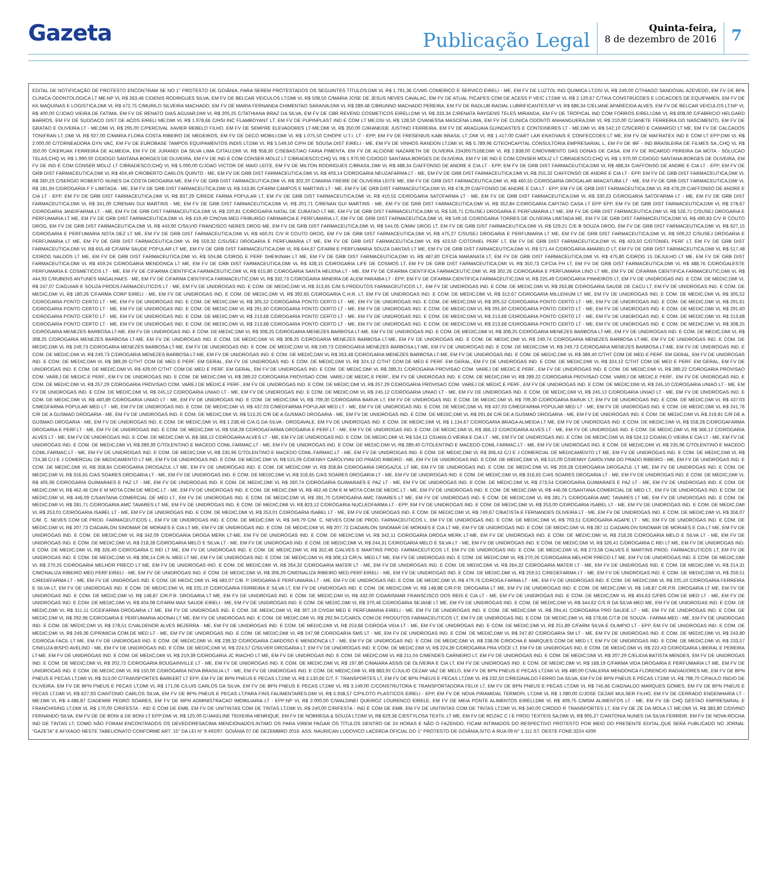Gazeta
Publicação Legal
Quinta-feira,
8 de dezembro de 2016
7
EDITAL DE NOTIFICAÇÃO DE PROTESTO ENCONTRAM SE NO 1° PROTESTO DE GOIÂNIA, PARA SEREM PROTESTADOS OS SEGUINTES TÍTULOS:DMI VL R$ 1.791,36 C/VM5 COMERICO E SERVICO EIRELI - ME, EM FV DE LUZTOL IND QUIMICA LT;DSI VL R$ 249,00 C/THIAGO SANDOVAL AZEVEDO, EM FV DE BPA CLINICA ODONTOLOGICA LT ME;NP VL R$ 263,46 C/DENIS RODRIGUES SILVA, EM FV DE BELCAR VEICULOS LT;DMI VL R$ 508,50 C/MARIA JOSE DE JESUS NEVES CAVALAC, EM FV DE ATUAL PICAPES COM DE ACESS P VEIC LT;DMI VL R$ 2.120,67 C/TIKA CONSTRUCOES E LOCACOES DE EQUIPAMEN, EM FV DE KK MAQUINAS E LOGISTICA;DMI VL R$ 472,75 C/MURILO SILVEIRA MACHADO, EM FV DE MARIA FERNANDA CHIMENTAO SARAIVA;DMI VL R$ 289,48 C/BRUNNO MACHADO PEREIRA, EM FV DE RADLUB RADIAL LUBRIFICANTES;NP VL R$ 686,34 C/ELIANE APARECIDA ALVES, EM FV DE BELCAR VEICULOS LT;NP VL R$ 400,00 C/JOAO VIEIRA DE FATIMA, EM FV DE RENATO DIAS AGUIAR;DMI VL R$ 205,25 C/TATHIANA BRAZ DA SILVA, EM FV DE CBR REVEND COSMETICOS EIRELI;DMI VL R$ 333,34 C/RENATA RAYGENS TELES MIRANDA, EM FV DE TROPICAL IND COM FORROS EIRELI;DMI VL R$ 608,00 C/FABRICIO HELGARD BARROS, EM FV DE SUDOACO DIST DE ACOS EIRELI ME;DMI VL R$ 1.978,66 C/HSI INC FLAMBOYANT LT, EM FV DE PUPINPLAST IND E COM LT ME;DSI VL R$ 128,50 C/VANESSA MASCENA LIMA, EM FV DE CLINICA ODONTO ANHANGUERA;DMI VL R$ 210,00 C/JANETE FERREIRA DO NASCIMENTO, EM FV DE GRATAO E OLIVEIRA LT - ME;DMI VL R$ 295,00 C/PERCIVAL XAVIER REBELO FILHO, EM FV DE SEMPRE ELEVADORES LT-ME;DMI VL R$ 350,00 C/IRANEIDE JUSTINO FERREIRA, EM FV DE ARAGUAIA GUINDASTES E CONTEINERES LT - ME;DMI VL R$ 542,10 C/SICERO E CAMARGO LT ME, EM FV DE CALCADOS TONIFRAN LT.;DMI VL R$ 927,00 C/MARIA FLORA COSTA RIBEIRO DE MEDEIROS, EM FV DE DECO MOBILI;DMI VL R$ 1.075,50 C/HOPE U.T.I. LT - EPP, EM FV DE FRESENIUS KABI BRASIL LT.;DMI VL R$ 1.417,00 C/ART LAR ENXOVAIS E CONFECCOES LT ME, EM FV DE MAFRATEX IND E COM LT EPP;DMI VL R$ 2.000,00 C/TORNEADORA GYN VAC, EM FV DE EUROBASE TAMPOS EQUIPAMENTOS INDIS LT;DMI VL R$ 5.549,50 C/PH DE SOUSA DIST EIRELI - ME, EM FV DE VINHOS RANDON LT;DMI VL R$ 5.789,96 C/TECHCAPITAL CONSULTORIA EMPRESARIAL L, EM FV DE IBF - IND BRASILEIRA DE FILMES SA.;CHQ VL R$ 350,00 C/KERUAK FERREIRA DE ALMEIDA, EM FV DE JURANDI DA SILVA LIMA C/ITAU;DMI VL R$ 958,30 C/SEBASTIAO FARIA PIMENTA, EM FV DE ALCIONE NAZARETH DE OLIVEIRA 23430575168;DMI VL R$ 2.838,00 C/MOVIMENTO DAS DONAS DE CASA, EM FV DE RICARDO PEREIRA DA MOTA - SOLUCAO TELAS;CHQ VL R$ 1.990,00 C/DIOGO SANTANA BORGES DE OLIVEIRA, EM FV DE IND E COM CONSER MOLIZ LT C/BRADESCO;CHQ VL R$ 1.970,00 C/DIOGO SANTANA BORGES DE OLIVEIRA, EM FV DE IND E COM CONSER MOLIZ LT C/BRADESCO;CHQ VL R$ 1.970,00 C/DIOGO SANTANA BORGES DE OLIVEIRA, EM FV DE IND E COM CONSER MOLIZ LT C/BRADESCO;CHQ VL R$ 5.000,00 C/JOAO VICTOR DE MAIO LEITE, EM FV DE MILTON RODRIGUES C/BRASIL;DMI VL R$ 488,34 C/AFFONSO DE ANDRE E CIA LT - EPP, EM FV DE GRB DIST FARMACEUTICA;DMI VL R$ 488,34 C/AFFONSO DE ANDRE E CIA LT - EPP, EM FV DE GRB DIST FARMACEUTICA;DMI VL R$ 404,49 C/ROBERTO CARLOS QUINTO - ME, EM FV DE GRB DIST FARMACEUTICA;DMI VL R$ 403,14 C/DROGARIA NEUZAFARMA LT - ME, EM FV DE GRB DIST FARMACEUTICA;DMI VL R$ 255,32 C/AFFONSO DE ANDRE E CIA LT - EPP, EM FV DE GRB DIST FARMACEUTICA;DMI VL R$ 260,23 C/SERGIO ROBERTO NUNES DA COSTA DROGARIA ME, EM FV DE GRB DIST FARMACEUTICA;DMI VL R$ 302,20 C/MARIA FREIRE DE OLIVEIRA LEITE ME, EM FV DE GRB DIST FARMACEUTICA;DMI VL R$ 460,55 C/DROGARIA DROGALAR ARACATUBA LT - ME, EM FV DE GRB DIST FARMACEUTICA;DMI VL R$ 181,94 C/DROGARIA F F LIMITADA - ME, EM FV DE GRB DIST FARMACEUTICA;DMI VL R$ 243,85 C/FARM CAMPOS E MARTINS LT - ME, EM FV DE GRB DIST FARMACEUTICA;DMI VL R$ 478,29 C/AFFONSO DE ANDRE E CIA LT - EPP, EM FV DE GRB DIST FARMACEUTICA;DMI VL R$ 478,29 C/AFFONSO DE ANDRE E CIA LT - EPP, EM FV DE GRB DIST FARMACEUTICA;DMI VL R$ 837,29 C/REDE FARMA POPULAR LT, EM FV DE GRB DIST FARMACEUTICA;DMI VL R$ 410,55 C/DROGARIA SATOFARMA LT - ME, EM FV DE GRB DIST FARMACEUTICA;DMI VL R$ 330,23 C/DROGARIA SATOFARMA LT - ME, EM FV DE GRB DIST FARMACEUTICA;DMI VL R$ 341,00 C/RENAN GUI MARTINS - ME, EM FV DE GRB DIST FARMACEUTICA;DMI VL R$ 201,71 C/RENAN GUI MARTINS - ME, EM FV DE GRB DIST FARMACEUTICA;DMI VL R$ 352,84 C/DROGARIA CAPITAO CASA LT EPP EPP, EM FV DE GRB DIST FARMACEUTICA;DMI VL R$ 278,67 C/DROGARIA JANDIFARMA LT. - ME, EM FV DE GRB DIST FARMACEUTICA;DMI VL R$ 220,81 C/DROGARIA NATAL DE CUBATAO LT ME, EM FV DE GRB DIST FARMACEUTICA;DMI VL R$ 526,71 C/SUSEJ DROGARIA E PERFUMARIA LT ME, EM FV DE GRB DIST FARMACEUTICA;DMI VL R$ 526,71 C/SUSEJ DROGARIA E PERFUMARIA LT ME, EM FV DE GRB DIST FARMACEUTICA;DMI VL R$ 419,49 C/NOVA MED FRIBURGO FARMARCIA E PERFUMARIA LT, EM FV DE GRB DIST FARMACEUTICA;DMI VL R$ 549,16 C/DROGARIA TORRES DE OLIVEIRA LIMITADA ME, EM FV DE GRB DIST FARMACEUTICA;DMI VL R$ 490,83 C/V R COUTO DROG, EM FV DE GRB DIST FARMACEUTICA;DMI VL R$ 443,90 C/SILVIO FRANCISCO NERES DROG ME, EM FV DE GRB DIST FARMACEUTICA;DMI VL R$ 544,05 C/MAV DROG LT, EM FV DE GRB DIST FARMACEUTICA;DMI VL R$ 529,21 C/E B SOUZA DROG, EM FV DE GRB DIST FARMACEUTICA;DMI VL R$ 627,15 C/DROGARIA E PERFUMARIA NOTA DEZ LT ME, EM FV DE GRB DIST FARMACEUTICA;DMI VL R$ 460,01 C/V R COUTO DROG, EM FV DE GRB DIST FARMACEUTICA;DMI VL R$ 475,27 C/SUSEJ DROGARIA E PERFUMARIA LT ME, EM FV DE GRB DIST FARMACEUTICA;DMI VL R$ 509,22 C/SUSEJ DROGARIA E PERFUMARIA LT ME, EM FV DE GRB DIST FARMACEUTICA;DMI VL R$ 559,32 C/SUSEJ DROGARIA E PERFUMARIA LT ME, EM FV DE GRB DIST FARMACEUTICA;DMI VL R$ 423,50 C/OTONIEL PERF LT, EM FV DE GRB DIST FARMACEUTICA;DMI VL R$ 423,50 C/OTONIEL PERF LT, EM FV DE GRB DIST FARMACEUTICA;DMI VL R$ 655,48 C/FARM SAUDE POPULAR LT ME, EM FV DE GRB DIST FARMACEUTICA;DMI VL R$ 644,67 C/FARM E PERFUMARIA SOUZA DANTAS LT ME, EM FV DE GRB DIST FARMACEUTICA;DMI VL R$ 571,44 C/DROGARIA AMARELO LT, EM FV DE GRB DIST FARMACEUTICA;DMI VL R$ 517,48 C/DROG NALDOS LT ME, EM FV DE GRB DIST FARMACEUTICA;DMI VL R$ 504,86 C/DROG E PERF SHEIKINAH LT ME, EM FV DE GRB DIST FARMACEUTICA;DMI VL R$ 487,60 C/FCIA MARANATA LT, EM FV DE GRB DIST FARMACEUTICA;DMI VL R$ 475,80 C/DROG 15 DEJULHO LT ME, EM FV DE GRB DIST FARMACEUTICA;DMI VL R$ 459,24 C/DROGARIA MENDONCA LT ME, EM FV DE GRB DIST FARMACEUTICA;DMI VL R$ 428,15 C/DROGARIA LIFE DE COSMOS LT, EM FV DE GRB DIST FARMACEUTICA;DMI VL R$ 350,73 C/FCIA PH LT, EM FV DE GRB DIST FARMACEUTICA;DMI VL R$ 488,76 C/DROGALESTE PERFUMARIA E COSMETICOS LT - ME, EM FV DE CIFARMA CIENTIFICA FARMACEUTIC;DMI VL R$ 615,80 C/DROGARIA SANTA HELENA LT - ME, EM FV DE CIFARMA CIENTIFICA FARMACEUTIC;DMI VL R$ 302,26 C/DROGARIA E PERFUMARIA LINO LT ME, EM FV DE CIFARMA CIENTIFICA FARMACEUTIC;DMI VL R$ 444,93 C/RUBENS ANTUNES MAGALHAES - ME, EM FV DE CIFARMA CIENTIFICA FARMACEUTIC;DMI VL R$ 332,73 C/DROGARIA MINEIRA DE ALEM PARAIBA LT - EPP, EM FV DE CIFARMA CIENTIFICA FARMACEUTIC;DMI VL R$ 225,49 C/DROGARIA PINHEIROS LT, EM FV DE UNIDROGAS IND. E COM. DE MEDIC;DMI VL R$ 247,07 C/AGUIAR E SOUZA PRODS.FARMACEUTICOS LT - ME, EM FV DE UNIDROGAS IND. E COM. DE MEDIC;DMI VL R$ 313,65 C/M.S.PRODUTOS FARMACEUTICOS LT., EM FV DE UNIDROGAS IND. E COM. DE MEDIC;DMI VL R$ 263,86 C/DROGARIA SAUDE DE CACU LT, EM FV DE UNIDROGAS IND. E COM. DE MEDIC;DMI VL R$ 180,26 C/FARMA CORP EIRELI - ME, EM FV DE UNIDROGAS IND. E COM. DE MEDIC;DMI VL R$ 392,65 C/DROGARIA C.H.R. LT, EM FV DE UNIDROGAS IND. E COM. DE MEDIC;DMI VL R$ 312,67 C/DROGARIA MILLENIUM LT ME, EM FV DE UNIDROGAS IND. E COM. DE MEDIC;DMI VL R$ 305,52 C/DROGARIA PONTO CERTO LT - ME, EM FV DE UNIDROGAS IND. E COM. DE MEDIC;DMI VL R$ 305,52 C/DROGARIA PONTO CERTO LT - ME, EM FV DE UNIDROGAS IND. E COM. DE MEDIC;DMI VL R$ 305,52 C/DROGARIA PONTO CERTO LT - ME, EM FV DE UNIDROGAS IND. E COM. DE MEDIC;DMI VL R$ 291,61 C/DROGARIA PONTO CERTO LT - ME, EM FV DE UNIDROGAS IND. E COM. DE MEDIC;DMI VL R$ 291,60 C/DROGARIA PONTO CERTO LT - ME, EM FV DE UNIDROGAS IND. E COM. DE MEDIC;DMI VL R$ 291,60 C/DROGARIA PONTO CERTO LT - ME, EM FV DE UNIDROGAS IND. E COM. DE MEDIC;DMI VL R$ 291,60 C/DROGARIA PONTO CERTO LT - ME, EM FV DE UNIDROGAS IND. E COM. DE MEDIC;DMI VL R$ 213,68 C/DROGARIA PONTO CERTO LT - ME, EM FV DE UNIDROGAS IND. E COM. DE MEDIC;DMI VL R$ 213,68 C/DROGARIA PONTO CERTO LT - ME, EM FV DE UNIDROGAS IND. E COM. DE MEDIC;DMI VL R$ 213,68 C/DROGARIA PONTO CERTO LT - ME, EM FV DE UNIDROGAS IND. E COM. DE MEDIC;DMI VL R$ 213,68 C/DROGARIA PONTO CERTO LT - ME, EM FV DE UNIDROGAS IND. E COM. DE MEDIC;DMI VL R$ 213,68 C/DROGARIA PONTO CERTO LT - ME, EM FV DE UNIDROGAS IND. E COM. DE MEDIC;DMI VL R$ 308,25 C/DROGARIA MENEZES BARBOSA LT-ME, EM FV DE UNIDROGAS IND. E COM. DE MEDIC;DMI VL R$ 308,25 C/DROGARIA MENEZES BARBOSA LT-ME, EM FV DE UNIDROGAS IND. E COM. DE MEDIC;DMI VL R$ 308,25 C/DROGARIA MENEZES BARBOSA LT-ME, EM FV DE UNIDROGAS IND. E COM. DE MEDIC;DMI VL R$ 308,25 C/DROGARIA MENEZES BARBOSA LT-ME, EM FV DE UNIDROGAS IND. E COM. DE MEDIC;DMI VL R$ 308,25 C/DROGARIA MENEZES BARBOSA LT-ME, EM FV DE UNIDROGAS IND. E COM. DE MEDIC;DMI VL R$ 249,74 C/DROGARIA MENEZES BARBOSA LT-ME, EM FV DE UNIDROGAS IND. E COM. DE MEDIC;DMI VL R$ 249,73 C/DROGARIA MENEZES BARBOSA LT-ME, EM FV DE UNIDROGAS IND. E COM. DE MEDIC;DMI VL R$ 249,73 C/DROGARIA MENEZES BARBOSA LT-ME, EM FV DE UNIDROGAS IND. E COM. DE MEDIC;DMI VL R$ 249,73 C/DROGARIA MENEZES BARBOSA LT-ME, EM FV DE UNIDROGAS IND. E COM. DE MEDIC;DMI VL R$ 249,73 C/DROGARIA MENEZES BARBOSA LT-ME, EM FV DE UNIDROGAS IND. E COM. DE MEDIC;DMI VL R$ 263,48 C/DROGARIA MENEZES BARBOSA LT-ME, EM FV DE UNIDROGAS IND. E COM. DE MEDIC;DMI VL R$ 389,40 C/THT COM DE MED E PERF. EM GERAL, EM FV DE UNIDROGAS IND. E COM. DE MEDIC;DMI VL R$ 389,39 C/THT COM DE MED E PERF. EM GERAL, EM FV DE UNIDROGAS IND. E COM. DE MEDIC;DMI VL R$ 324,12 C/THT COM DE MED E PERF. EM GERAL, EM FV DE UNIDROGAS IND. E COM. DE MEDIC;DMI VL R$ 324,12 C/THT COM DE MED E PERF. EM GERAL, EM FV DE UNIDROGAS IND. E COM. DE MEDIC;DMI VL R$ 429,00 C/THT COM DE MED E PERF. EM GERAL, EM FV DE UNIDROGAS IND. E COM. DE MEDIC;DMI VL R$ 289,21 C/DROGARIA PROVISAO COM. VAREJ DE MEDIC.E PERF., EM FV DE UNIDROGAS IND. E COM. DE MEDIC;DMI VL R$ 289,22 C/DROGARIA PROVISAO COM. VAREJ DE MEDIC.E PERF., EM FV DE UNIDROGAS IND. E COM. DE MEDIC;DMI VL R$ 289,22 C/DROGARIA PROVISAO COM. VAREJ DE MEDIC.E PERF., EM FV DE UNIDROGAS IND. E COM. DE MEDIC;DMI VL R$ 289,22 C/DROGARIA PROVISAO COM. VAREJ DE MEDIC.E PERF., EM FV DE UNIDROGAS IND. E COM. DE MEDIC;DMI VL R$ 257,29 C/DROGARIA PROVISAO COM. VAREJ DE MEDIC.E PERF., EM FV DE UNIDROGAS IND. E COM. DE MEDIC;DMI VL R$ 257,29 C/DROGARIA PROVISAO COM. VAREJ DE MEDIC.E PERF., EM FV DE UNIDROGAS IND. E COM. DE MEDIC;DMI VL R$ 245,10 C/DROGARIA UNIAO LT - ME, EM FV DE UNIDROGAS IND. E COM. DE MEDIC;DMI VL R$ 245,12 C/DROGARIA UNIAO LT - ME, EM FV DE UNIDROGAS IND. E COM. DE MEDIC;DMI VL R$ 245,12 C/DROGARIA UNIAO LT - ME, EM FV DE UNIDROGAS IND. E COM. DE MEDIC;DMI VL R$ 245,12 C/DROGARIA UNIAO LT - ME, EM FV DE UNIDROGAS IND. E COM. DE MEDIC;DMI VL R$ 460,89 C/DROGARIA UNIAO LT - ME, EM FV DE UNIDROGAS IND. E COM. DE MEDIC;DMI VL R$ 709,30 C/DROGARIA BARUK LT, EM FV DE UNIDROGAS IND. E COM. DE MEDIC;DMI VL R$ 709,30 C/DROGARIA BARUK LT, EM FV DE UNIDROGAS IND. E COM. DE MEDIC;DMI VL R$ 437,03 C/MEDFARMA POPULAR MED LT - ME, EM FV DE UNIDROGAS IND. E COM. DE MEDIC;DMI VL R$ 437,03 C/MEDFARMA POPULAR MED LT - ME, EM FV DE UNIDROGAS IND. E COM. DE MEDIC;DMI VL R$ 437,03 C/MEDFARMA POPULAR MED LT - ME, EM FV DE UNIDROGAS IND. E COM. DE MEDIC;DMI VL R$ 241,76 C/R DE A GUSMAO DROGARIA - ME, EM FV DE UNIDROGAS IND. E COM. DE MEDIC;DMI VL R$ 513,25 C/R DE A GUSMAO DROGARIA - ME, EM FV DE UNIDROGAS IND. E COM. DE MEDIC;DMI VL R$ 291,66 C/R DE A GUSMAO DROGARIA - ME, EM FV DE UNIDROGAS IND. E COM. DE MEDIC;DMI VL R$ 219,81 C/R DE A GUSMAO DROGARIA - ME, EM FV DE UNIDROGAS IND. E COM. DE MEDIC;DMI VL R$ 1.238,46 C/A.G DA SILVA - DROGAVALE, EM FV DE UNIDROGAS IND. E COM. DE MEDIC;DMI VL R$ 1.134,67 C/DROGARIA BRAGA ALMEIDA LT ME, EM FV DE UNIDROGAS IND. E COM. DE MEDIC;DMI VL R$ 558,28 C/DROGAFARMA DROGARIA E PERF.LT - ME, EM FV DE UNIDROGAS IND. E COM. DE MEDIC;DMI VL R$ 558,28 C/DROGAFARMA DROGARIA E PERF.LT - ME, EM FV DE UNIDROGAS IND. E COM. DE MEDIC;DMI VL R$ 366,12 C/DROGARIA ALVES LT - ME, EM FV DE UNIDROGAS IND. E COM. DE MEDIC;DMI VL R$ 366,12 C/DROGARIA ALVES LT - ME, EM FV DE UNIDROGAS IND. E COM. DE MEDIC;DMI VL R$ 366,12 C/DROGARIA ALVES LT - ME, EM FV DE UNIDROGAS IND. E COM. DE MEDIC;DMI VL R$ 534,12 C/DANILO VIEIRA E CIA LT - ME, EM FV DE UNIDROGAS IND. E COM. DE MEDIC;DMI VL R$ 534,12 C/DANILO VIEIRA E CIA LT - ME, EM FV DE UNIDROGAS IND. E COM. DE MEDIC;DMI VL R$ 289,39 C/TOLENTINO E MACEDO COML.FARMAC.LT - ME, EM FV DE UNIDROGAS IND. E COM. DE MEDIC;DMI VL R$ 289,40 C/TOLENTINO E MACEDO COML.FARMAC.LT - ME, EM FV DE UNIDROGAS IND. E COM. DE MEDIC;DMI VL R$ 235,96 C/TOLENTINO E MACEDO COML.FARMAC.LT - ME, EM FV DE UNIDROGAS IND. E COM. DE MEDIC;DMI VL R$ 235,96 C/TOLENTINO E MACEDO COML.FARMAC.LT - ME, EM FV DE UNIDROGAS IND. E COM. DE MEDIC;DMI VL R$ 306,43 C/J E J COMERCIAL DE MEDICAMENTO LT ME, EM FV DE UNIDROGAS IND. E COM. DE MEDIC;DMI VL R$ 724,38 C/J E J COMERCIAL DE MEDICAMENTO LT ME, EM FV DE UNIDROGAS IND. E COM. DE MEDIC;DMI VL R$ 515,09 C/DIENNY CAROLYNNI DO PRADO RIBEIRO - ME, EM FV DE UNIDROGAS IND. E COM. DE MEDIC;DMI VL R$ 515,09 C/DIENNY CAROLYNNI DO PRADO RIBEIRO - ME, EM FV DE UNIDROGAS IND. E COM. DE MEDIC;DMI VL R$ 358,84 C/DROGARIA DROGAZUL LT ME, EM FV DE UNIDROGAS IND. E COM. DE MEDIC;DMI VL R$ 358,84 C/DROGARIA DROGAZUL LT ME, EM FV DE UNIDROGAS IND. E COM. DE MEDIC;DMI VL R$ 259,28 C/DROGARIA DROGAZUL LT ME, EM FV DE UNIDROGAS IND. E COM. DE MEDIC;DMI VL R$ 316,65 C/AS SOARES DROGARIA LT - ME, EM FV DE UNIDROGAS IND. E COM. DE MEDIC;DMI VL R$ 316,65 C/AS SOARES DROGARIA LT - ME, EM FV DE UNIDROGAS IND. E COM. DE MEDIC;DMI VL R$ 316,65 C/AS SOARES DROGARIA LT - ME, EM FV DE UNIDROGAS IND. E COM. DE MEDIC;DMI VL R$ 405,96 C/DROGARIA GUIMARAES E PAZ LT - ME, EM FV DE UNIDROGAS IND. E COM. DE MEDIC;DMI VL R$ 260,74 C/DROGARIA GUIMARAES E PAZ LT - ME, EM FV DE UNIDROGAS IND. E COM. DE MEDIC;DMI VL R$ 273,54 C/DROGARIA GUIMARAES E PAZ LT - ME, EM FV DE UNIDROGAS IND. E COM. DE MEDIC;DMI VL R$ 462,46 C/M E M MOTA COM.DE MEDIC.LT - ME, EM FV DE UNIDROGAS IND. E COM. DE MEDIC;DMI VL R$ 462,46 C/M E M MOTA COM.DE MEDIC.LT - ME, EM FV DE UNIDROGAS IND. E COM. DE MEDIC;DMI VL R$ 446,08 C/SANTANA COMERCIAL DE MED LT., EM FV DE UNIDROGAS IND. E COM. DE MEDIC;DMI VL R$ 446,09 C/SANTANA COMERCIAL DE MED LT., EM FV DE UNIDROGAS IND. E COM. DE MEDIC;DMI VL R$ 281,70 C/DROGARIA AMC TAVARES LT ME, EM FV DE UNIDROGAS IND. E COM. DE MEDIC;DMI VL R$ 281,71 C/DROGARIA AMC TAVARES LT ME, EM FV DE UNIDROGAS IND. E COM. DE MEDIC;DMI VL R$ 281,71 C/DROGARIA AMC TAVARES LT ME, EM FV DE UNIDROGAS IND. E COM. DE MEDIC;DMI VL R$ 823,12 C/DROGARIA NUCLEOFARMA LT - EPP, EM FV DE UNIDROGAS IND. E COM. DE MEDIC;DMI VL R$ 253,00 C/DROGARIA ISABEL LT - ME, EM FV DE UNIDROGAS IND. E COM. DE MEDIC;DMI VL R$ 253,01 C/DROGARIA ISABEL LT - ME, EM FV DE UNIDROGAS IND. E COM. DE MEDIC;DMI VL R$ 253,01 C/DROGARIA ISABEL LT - ME, EM FV DE UNIDROGAS IND. E COM. DE MEDIC;DMI VL R$ 749,67 C/BATISTA E FERNANDES OLIVEIRA LT - ME, EM FV DE UNIDROGAS IND. E COM. DE MEDIC;DMI VL R$ 356,07 C/M. C. NEVES COM DE PROD. FARMACEUTICOS L, EM FV DE UNIDROGAS IND. E COM. DE MEDIC;DMI VL R$ 349,79 C/M. C. NEVES COM DE PROD. FARMACEUTICOS L, EM FV DE UNIDROGAS IND. E COM. DE MEDIC;DMI VL R$ 703,51 C/DROGARIA AGAPE LT - ME, EM FV DE UNIDROGAS IND. E COM. DE MEDIC;DMI VL R$ 207,73 C/ADARLON SINOMAR DE MORAES E CIA LT ME, EM FV DE UNIDROGAS IND. E COM. DE MEDIC;DMI VL R$ 207,73 C/ADARLON SINOMAR DE MORAES E CIA LT ME, EM FV DE UNIDROGAS IND. E COM. DE MEDIC;DMI VL R$ 287,11 C/ADARLON SINOMAR DE MORAES E CIA LT ME, EM FV DE UNIDROGAS IND. E COM. DE MEDIC;DMI VL R$ 342,09 C/DROGARIA DROGA MERK LT-ME, EM FV DE UNIDROGAS IND. E COM. DE MEDIC;DMI VL R$ 342,11 C/DROGARIA DROGA MERK LT-ME, EM FV DE UNIDROGAS IND. E COM. DE MEDIC;DMI VL R$ 218,26 C/DROGARIA MELO E SILVA LT - ME, EM FV DE UNIDROGAS IND. E COM. DE MEDIC;DMI VL R$ 218,28 C/DROGARIA MELO E SILVA LT - ME, EM FV DE UNIDROGAS IND. E COM. DE MEDIC;DMI VL R$ 244,31 C/DROGARIA MELO E SILVA LT - ME, EM FV DE UNIDROGAS IND. E COM. DE MEDIC;DMI VL R$ 326,41 C/DROGARIA C REI LT ME, EM FV DE UNIDROGAS IND. E COM. DE MEDIC;DMI VL R$ 326,40 C/DROGARIA C REI LT ME, EM FV DE UNIDROGAS IND. E COM. DE MEDIC;DMI VL R$ 352,46 C/ALVES E MARTINS PROD. FARMACEUTICOS LT, EM FV DE UNIDROGAS IND. E COM. DE MEDIC;DMI VL R$ 273,58 C/ALVES E MARTINS PROD. FARMACEUTICOS LT, EM FV DE UNIDROGAS IND. E COM. DE MEDIC;DMI VL R$ 306,14 C/R.N. MED LT ME, EM FV DE UNIDROGAS IND. E COM. DE MEDIC;DMI VL R$ 306,13 C/R.N. MED LT ME, EM FV DE UNIDROGAS IND. E COM. DE MEDIC;DMI VL R$ 270,26 C/DROGARIA MELHOR PRECO LT ME, EM FV DE UNIDROGAS IND. E COM. DE MEDIC;DMI VL R$ 270,25 C/DROGARIA MELHOR PRECO LT ME, EM FV DE UNIDROGAS IND. E COM. DE MEDIC;DMI VL R$ 264,32 C/DROGARIA MATER LT - ME, EM FV DE UNIDROGAS IND. E COM. DE MEDIC;DMI VL R$ 264,32 C/DROGARIA MATER LT - ME, EM FV DE UNIDROGAS IND. E COM. DE MEDIC;DMI VL R$ 214,31 C/MONALIZA RIBEIRO MED.PERF.EIRELI - ME, EM FV DE UNIDROGAS IND. E COM. DE MEDIC;DMI VL R$ 306,29 C/MONALIZA RIBEIRO MED.PERF.EIRELI - ME, EM FV DE UNIDROGAS IND. E COM. DE MEDIC;DMI VL R$ 259,51 C/REDEFARMA LT - ME, EM FV DE UNIDROGAS IND. E COM. DE MEDIC;DMI VL R$ 259,51 C/REDEFARMA LT - ME, EM FV DE UNIDROGAS IND. E COM. DE MEDIC;DMI VL R$ 483,07 C/B. P. DROGARIA E PERFUMARIA LT - ME, EM FV DE UNIDROGAS IND. E COM. DE MEDIC;DMI VL R$ 479,76 C/DROGA FARMA LT - ME, EM FV DE UNIDROGAS IND. E COM. DE MEDIC;DMI VL R$ 225,10 C/DROGARIA FERREIRA E SILVA LT, EM FV DE UNIDROGAS IND. E COM. DE MEDIC;DMI VL R$ 225,10 C/DROGARIA FERREIRA E SILVA LT, EM FV DE UNIDROGAS IND. E COM. DE MEDIC;DMI VL R$ 148,88 C/R.P.R. DROGARIA LT ME, EM FV DE UNIDROGAS IND. E COM. DE MEDIC;DMI VL R$ 148,87 C/R.P.R. DROGARIA LT ME, EM FV DE UNIDROGAS IND. E COM. DE MEDIC;DMI VL R$ 148,87 C/R.P.R. DROGARIA LT ME, EM FV DE UNIDROGAS IND. E COM. DE MEDIC;DMI VL R$ 432,00 C/DARISMAR FRANSCISCO DOS REIS E CIA LT - ME, EM FV DE UNIDROGAS IND. E COM. DE MEDIC;DMI VL R$ 404,63 C/FBS COM DE MED LT - ME, EM FV DE UNIDROGAS IND. E COM. DE MEDIC;DMI VL R$ 404,08 C/FARM MAX SAUDE EIRELI - ME, EM FV DE UNIDROGAS IND. E COM. DE MEDIC;DMI VL R$ 370,46 C/DROGARIA SEJANE LT ME, EM FV DE UNIDROGAS IND. E COM. DE MEDIC;DMI VL R$ 344,62 C/S R DA SILVA MED ME, EM FV DE UNIDROGAS IND. E COM. DE MEDIC;DMI VL R$ 311,11 C/CEIFARMA DROGARIA LT ME, EM FV DE UNIDROGAS IND. E COM. DE MEDIC;DMI VL R$ 307,19 C/VGM MED E PERFUMARIA EIRELI - ME, EM FV DE UNIDROGAS IND. E COM. DE MEDIC;DMI VL R$ 294,41 C/DROGARIA PRO SAUDE LT - ME, EM FV DE UNIDROGAS IND. E COM. DE MEDIC;DMI VL R$ 292,96 C/DROGARIA E PERFUMARIA ADONAI LT ME, EM FV DE UNIDROGAS IND. E COM. DE MEDIC;DMI VL R$ 292,94 C/CAROL COM.DE PRODUTOS FARMACEUTICOS LT, EM FV DE UNIDROGAS IND. E COM. DE MEDIC;DMI VL R$ 278,66 C/T.B DE SOUZA - FARMA MED - ME, EM FV DE UNIDROGAS IND. E COM. DE MEDIC;DMI VL R$ 278,51 C/VALDENOR ALVES BEZERRA - ME, EM FV DE UNIDROGAS IND. E COM. DE MEDIC;DMI VL R$ 253,66 C/DROGA VIDA LT - ME, EM FV DE UNIDROGAS IND. E COM. DE MEDIC;DMI VL R$ 251,89 C/FARM SILVA E OLIMPIO LT - EPP, EM FV DE UNIDROGAS IND. E COM. DE MEDIC;DMI VL R$ 249,36 C/PRIMICIA COM.DE MED LT - ME, EM FV DE UNIDROGAS IND. E COM. DE MEDIC;DMI VL R$ 247,98 C/DROGARIA SMS LT - ME, EM FV DE UNIDROGAS IND. E COM. DE MEDIC;DMI VL R$ 247,82 C/DROGARIA SM LT - ME, EM FV DE UNIDROGAS IND. E COM. DE MEDIC;DMI VL R$ 243,80 C/DROGA FACIL LT ME, EM FV DE UNIDROGAS IND. E COM. DE MEDIC;DMI VL R$ 239,32 C/DROGARIA CARDOSO E MENDONCA LT - ME, EM FV DE UNIDROGAS IND. E COM. DE MEDIC;DMI VL R$ 238,06 C/ROCHA E MARQUES COM DE MED LT, EM FV DE UNIDROGAS IND. E COM. DE MEDIC;DMI VL R$ 233,57 C/NEUZA BISPO AVELINO - ME, EM FV DE UNIDROGAS IND. E COM. DE MEDIC;DMI VL R$ 224,57 C/SILVER DROGARIA LT, EM FV DE UNIDROGAS IND. E COM. DE MEDIC;DMI VL R$ 224,39 C/DROGARIA PRA VOCE LT, EM FV DE UNIDROGAS IND. E COM. DE MEDIC;DMI VL R$ 222,43 C/DROGARIA LIBERAL E PEREIRA LT-ME, EM FV DE UNIDROGAS IND. E COM. DE MEDIC;DMI VL R$ 219,39 C/DROGARIA JC RIACHO LT ME, EM FV DE UNIDROGAS IND. E COM. DE MEDIC;DMI VL R$ 211,04 C/MENDES CARNEIRO LT, EM FV DE UNIDROGAS IND. E COM. DE MEDIC;DMI VL R$ 207,29 C/ELIDIA BATISTA MENDES, EM FV DE UNIDROGAS IND. E COM. DE MEDIC;DMI VL R$ 202,72 C/DROGARIA BOUGAINVILLE LT - ME, EM FV DE UNIDROGAS IND. E COM. DE MEDIC;DMI VL R$ 197,80 C/MAIARA ASSIS DE OLIVEIRA E CIA LT, EM FV DE UNIDROGAS IND. E COM. DE MEDIC;DMI VL R$ 168,19 C/FARMA VIDA DROGARIA E PERFUMARIA LT ME, EM FV DE UNIDROGAS IND. E COM. DE MEDIC;DMI VL R$ 150,00 C/DROGARIA NOVA BRASILIA LT - ME, EM FV DE UNIDROGAS IND. E COM. DE MEDIC;DMI VL R$ 883,92 C/JULIO CEZAR VAZ DE MELO, EM FV DE BPN PNEUS E PECAS LT;DMI VL R$ 480,00 C/VALERIA MENDONCA FLORENCIO RADIADORES ME, EM FV DE BPN PNEUS E PECAS LT;DMI VL R$ 313,00 C/TRANSPORTES BARKERT LT EPP, EM FV DE BPN PNEUS E PECAS LT;DMI VL R$ 3.130,66 C/T. F. TRANSPORTES LT, EM FV DE BPN PNEUS E PECAS LT;DMI VL R$ 232,50 C/REGINALDO FERRO DA SILVA, EM FV DE BPN PNEUS E PECAS LT;DMI VL R$ 798,70 C/PAULO ISIDIO DE OLIVEIRA, EM FV DE BPN PNEUS E PECAS LT;DMI VL R$ 171,06 C/LUIS CARLOS DA SILVA, EM FV DE BPN PNEUS E PECAS LT;DMI VL R$ 3.149,00 C/CONSTRUTORA E TRANSPORTADORA FELIX LT, EM FV DE BPN PNEUS E PECAS LT;DMI VL R$ 745,66 C/AGNALDO MARQUES GOMES, EM FV DE BPN PNEUS E PECAS LT;DMI VL R$ 627,93 C/ANTONIO CARLOS SILVA, EM FV DE BPN PNEUS E PECAS LT;PARA FINS FALIMENTARES:DMI VL R$ 5.938,57 C/PILOTO PLASTICOS EIRELI - EPP, EM FV DE NOVA PIRAMIDAL TERMOPL LT;DMI VL R$ 1.080,00 C/JOSE CEZAR MULSER FILHO, EM FV DE CERRADO ENGENHARIA LT - ME;DMI VL R$ 4.486,87 C/ADEMIR PEDRO SOARES, EM FV DE MPN ADMINISTRACAO IMOBILIARIA LT - EPP;NP VL R$ 2.000,00 C/WALDINEI QUEIROZ LOURENCO EIRELE, EM FV DE MEIA PONTE ALIMENTOS EIRELI;DMI VL R$ 409,75 C/MSM ALIMENTOS LT - ME, EM FV DE CHQ GESTAO EMPRESARIAL E FRANCHISING LT;DMI VL R$ 170,00 C/RIFESTA - IND E COM DE EMB, EM FV DE UNITINTAS COM DE TINTAS LT;DMI VL R$ 240,00 C/RIFESTA - IND E COM DE EMB, EM FV DE UNITINTAS COM DE TINTAS LT;DMI VL R$ 340,00 C/RODO R TRANSPORTES LT, EM FV DE ZE DA MOLA LT ME;DMI VL R$ 383,80 C/DIVINO FERNANDO SILVA, EM FV DE DE BONI & DE BONI LT EPP;DMI VL R$ 125,00 C/JAKELINE TEIXEIRA HENRIQUE, EM FV DE NOBREGA & SOUZA LT;DMI VL R$ 629,36 C/ESTYLOSA TEXTIL LT ME, EM FV DE ROZAC C I E PROD TEXTEIS SA;DMI VL R$ 905,27 C/ANTONIA NUNES DA SILVA FERREIR, EM FV DE NOVA ROCHA IND DE TINTAS LT; COMO NÃO FORAM ENCONTRADOS OS DEVEDORESACIMA MENCIONADOS,INTIMO OS PARA VIREM PAGAR OS TÍTULOS DENTRO DE 24 HORAS E NÃO O FAZENDO, FICAM INTIMADOS DO RESPECTIVO PROTESTO POR MEIO DO PRESENTE EDITAL,QUE SERÁ PUBLICADO NO JORNAL “GAZETA” E AFIXADO NESTE TABELIONATO CONFORME ART. 15° DA LEI N° 9.492/97. GOIÂNIA 07 DE DEZEMBRO 2016. ASS: NAURICAN LUDOVICO LACERDA OFICIAL DO 1° PROTESTO DE GOIÂNIA,SITO À RUA 09 N° 1.111 ST. OESTE FONE:3224 4209